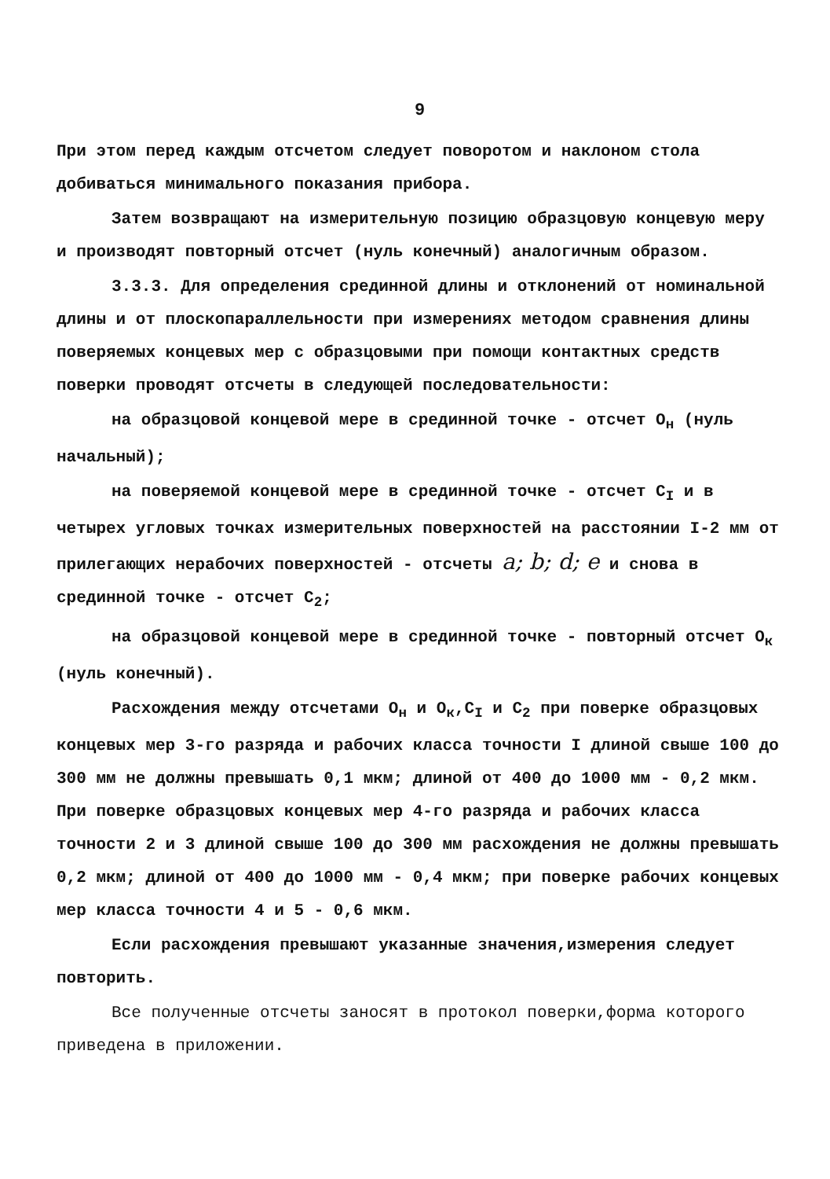9
При этом перед каждым отсчетом следует поворотом и наклоном стола добиваться минимального показания прибора.
Затем возвращают на измерительную позицию образцовую концевую меру и производят повторный отсчет (нуль конечный) аналогичным образом.
3.3.3. Для определения срединной длины и отклонений от номинальной длины и от плоскопараллельности при измерениях методом сравнения длины поверяемых концевых мер с образцовыми при помощи контактных средств поверки проводят отсчеты в следующей последовательности:
на образцовой концевой мере в срединной точке - отсчет О<sub>н</sub> (нуль начальный);
на поверяемой концевой мере в срединной точке - отсчет С<sub>I</sub> и в четырех угловых точках измерительных поверхностей на расстоянии I-2 мм от прилегающих нерабочих поверхностей - отсчеты a; b; d; e и снова в срединной точке - отсчет С<sub>2</sub>;
на образцовой концевой мере в срединной точке - повторный отсчет О<sub>к</sub> (нуль конечный).
Расхождения между отсчетами О<sub>н</sub> и О<sub>к</sub>,С<sub>I</sub> и С<sub>2</sub> при поверке образцовых концевых мер 3-го разряда и рабочих класса точности I длиной свыше 100 до 300 мм не должны превышать 0,1 мкм; длиной от 400 до 1000 мм - 0,2 мкм. При поверке образцовых концевых мер 4-го разряда и рабочих класса точности 2 и 3 длиной свыше 100 до 300 мм расхождения не должны превышать 0,2 мкм; длиной от 400 до 1000 мм - 0,4 мкм; при поверке рабочих концевых мер класса точности 4 и 5 - 0,6 мкм.
Если расхождения превышают указанные значения,измерения следует повторить.
Все полученные отсчеты заносят в протокол поверки,форма которого приведена в приложении.